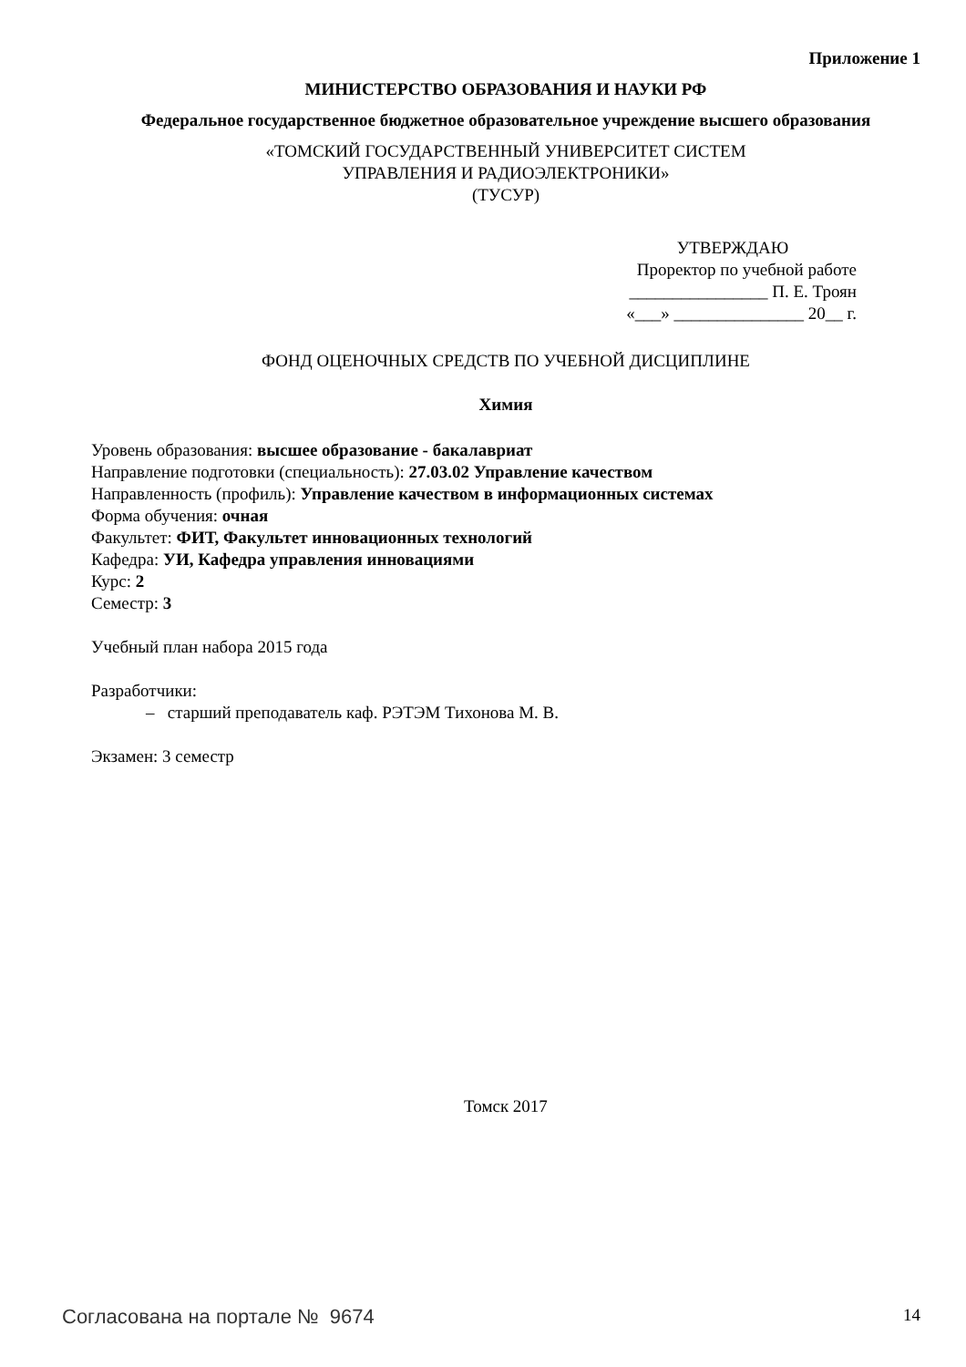Приложение 1
МИНИСТЕРСТВО ОБРАЗОВАНИЯ И НАУКИ РФ
Федеральное государственное бюджетное образовательное учреждение высшего образования
«ТОМСКИЙ ГОСУДАРСТВЕННЫЙ УНИВЕРСИТЕТ СИСТЕМ
УПРАВЛЕНИЯ И РАДИОЭЛЕКТРОНИКИ»
(ТУСУР)
УТВЕРЖДАЮ
Проректор по учебной работе
________________ П. Е. Троян
«___» _______________ 20__ г.
ФОНД ОЦЕНОЧНЫХ СРЕДСТВ ПО УЧЕБНОЙ ДИСЦИПЛИНЕ
Химия
Уровень образования: высшее образование - бакалавриат
Направление подготовки (специальность): 27.03.02 Управление качеством
Направленность (профиль): Управление качеством в информационных системах
Форма обучения: очная
Факультет: ФИТ, Факультет инновационных технологий
Кафедра: УИ, Кафедра управления инновациями
Курс: 2
Семестр: 3
Учебный план набора 2015 года
Разработчики:
– старший преподаватель каф. РЭТЭМ Тихонова М. В.
Экзамен: 3 семестр
Томск 2017
Согласована на портале № 9674 14